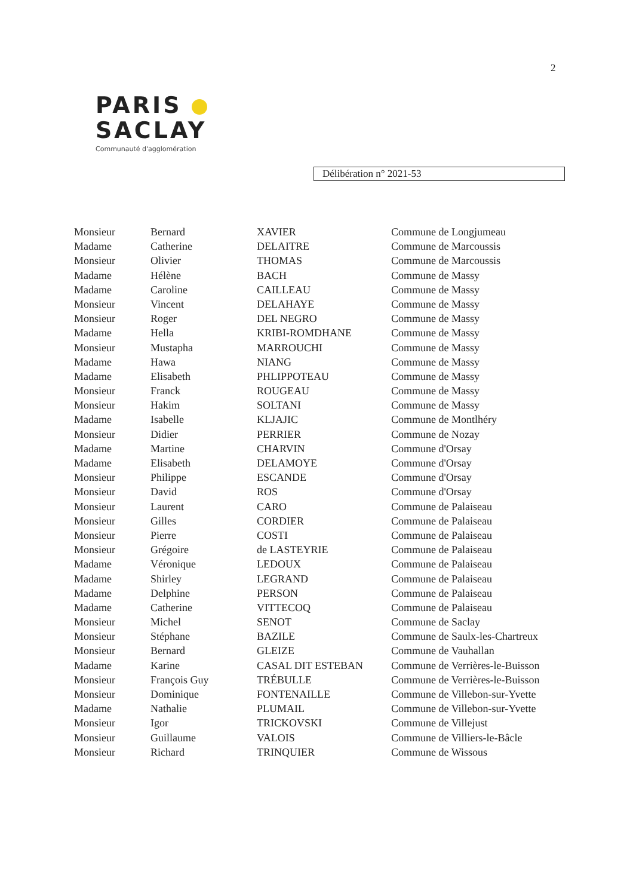2
PARIS
SACLAY
Communauté d'agglomération
Délibération n° 2021-53
| Monsieur | Bernard | XAVIER | Commune de Longjumeau |
| Madame | Catherine | DELAITRE | Commune de Marcoussis |
| Monsieur | Olivier | THOMAS | Commune de Marcoussis |
| Madame | Hélène | BACH | Commune de Massy |
| Madame | Caroline | CAILLEAU | Commune de Massy |
| Monsieur | Vincent | DELAHAYE | Commune de Massy |
| Monsieur | Roger | DEL NEGRO | Commune de Massy |
| Madame | Hella | KRIBI-ROMDHANE | Commune de Massy |
| Monsieur | Mustapha | MARROUCHI | Commune de Massy |
| Madame | Hawa | NIANG | Commune de Massy |
| Madame | Elisabeth | PHLIPPOTEAU | Commune de Massy |
| Monsieur | Franck | ROUGEAU | Commune de Massy |
| Monsieur | Hakim | SOLTANI | Commune de Massy |
| Madame | Isabelle | KLJAJIC | Commune de Montlhéry |
| Monsieur | Didier | PERRIER | Commune de Nozay |
| Madame | Martine | CHARVIN | Commune d'Orsay |
| Madame | Elisabeth | DELAMOYE | Commune d'Orsay |
| Monsieur | Philippe | ESCANDE | Commune d'Orsay |
| Monsieur | David | ROS | Commune d'Orsay |
| Monsieur | Laurent | CARO | Commune de Palaiseau |
| Monsieur | Gilles | CORDIER | Commune de Palaiseau |
| Monsieur | Pierre | COSTI | Commune de Palaiseau |
| Monsieur | Grégoire | de LASTEYRIE | Commune de Palaiseau |
| Madame | Véronique | LEDOUX | Commune de Palaiseau |
| Madame | Shirley | LEGRAND | Commune de Palaiseau |
| Madame | Delphine | PERSON | Commune de Palaiseau |
| Madame | Catherine | VITTECOQ | Commune de Palaiseau |
| Monsieur | Michel | SENOT | Commune de Saclay |
| Monsieur | Stéphane | BAZILE | Commune de Saulx-les-Chartreux |
| Monsieur | Bernard | GLEIZE | Commune de Vauhallan |
| Madame | Karine | CASAL DIT ESTEBAN | Commune de Verrières-le-Buisson |
| Monsieur | François Guy | TRÉBULLE | Commune de Verrières-le-Buisson |
| Monsieur | Dominique | FONTENAILLE | Commune de Villebon-sur-Yvette |
| Madame | Nathalie | PLUMAIL | Commune de Villebon-sur-Yvette |
| Monsieur | Igor | TRICKOVSKI | Commune de Villejust |
| Monsieur | Guillaume | VALOIS | Commune de Villiers-le-Bâcle |
| Monsieur | Richard | TRINQUIER | Commune de Wissous |